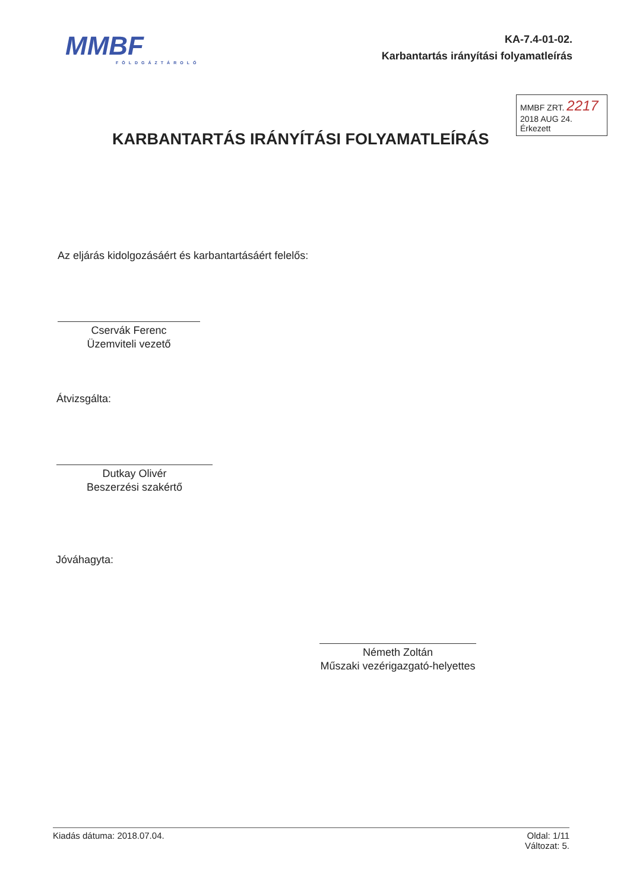MMBF
FÖLDGÁZTÁROLÓ
KA-7.4-01-02.
Karbantartás irányítási folyamatleírás
MMBF ZRT. 2217
2018 AUG 24.
Érkezett
KARBANTARTÁS IRÁNYÍTÁSI FOLYAMATLEÍRÁS
Az eljárás kidolgozásáért és karbantartásáért felelős:
Cservák Ferenc
Üzemviteli vezető
Átvizsgálta:
Dutkay Olivér
Beszerzési szakértő
Jóváhagyta:
Németh Zoltán
Műszaki vezérigazgató-helyettes
Kiadás dátuma: 2018.07.04. Oldal: 1/11
Változat: 5.